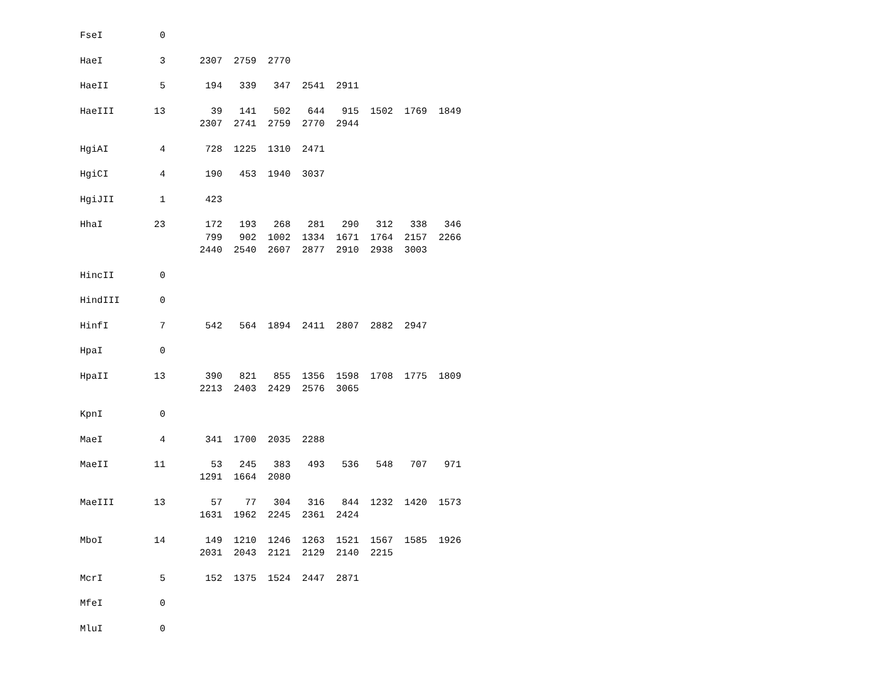FseI          0

HaeI          3      2307  2759  2770

HaeII         5       194   339   347  2541  2911

HaeIII       13        39   141   502   644   915  1502  1769  1849
                     2307  2741  2759  2770  2944

HgiAI         4       728  1225  1310  2471

HgiCI         4       190   453  1940  3037

HgiJII        1       423

HhaI         23       172   193   268   281   290   312   338   346
                      799   902  1002  1334  1671  1764  2157  2266
                     2440  2540  2607  2877  2910  2938  3003

HincII        0

HindIII       0

HinfI         7       542   564  1894  2411  2807  2882  2947

HpaI          0

HpaII        13       390   821   855  1356  1598  1708  1775  1809
                     2213  2403  2429  2576  3065

KpnI          0

MaeI          4       341  1700  2035  2288

MaeII        11        53   245   383   493   536   548   707   971
                     1291  1664  2080

MaeIII       13        57    77   304   316   844  1232  1420  1573
                     1631  1962  2245  2361  2424

MboI         14       149  1210  1246  1263  1521  1567  1585  1926
                     2031  2043  2121  2129  2140  2215

McrI          5       152  1375  1524  2447  2871

MfeI          0

MluI          0